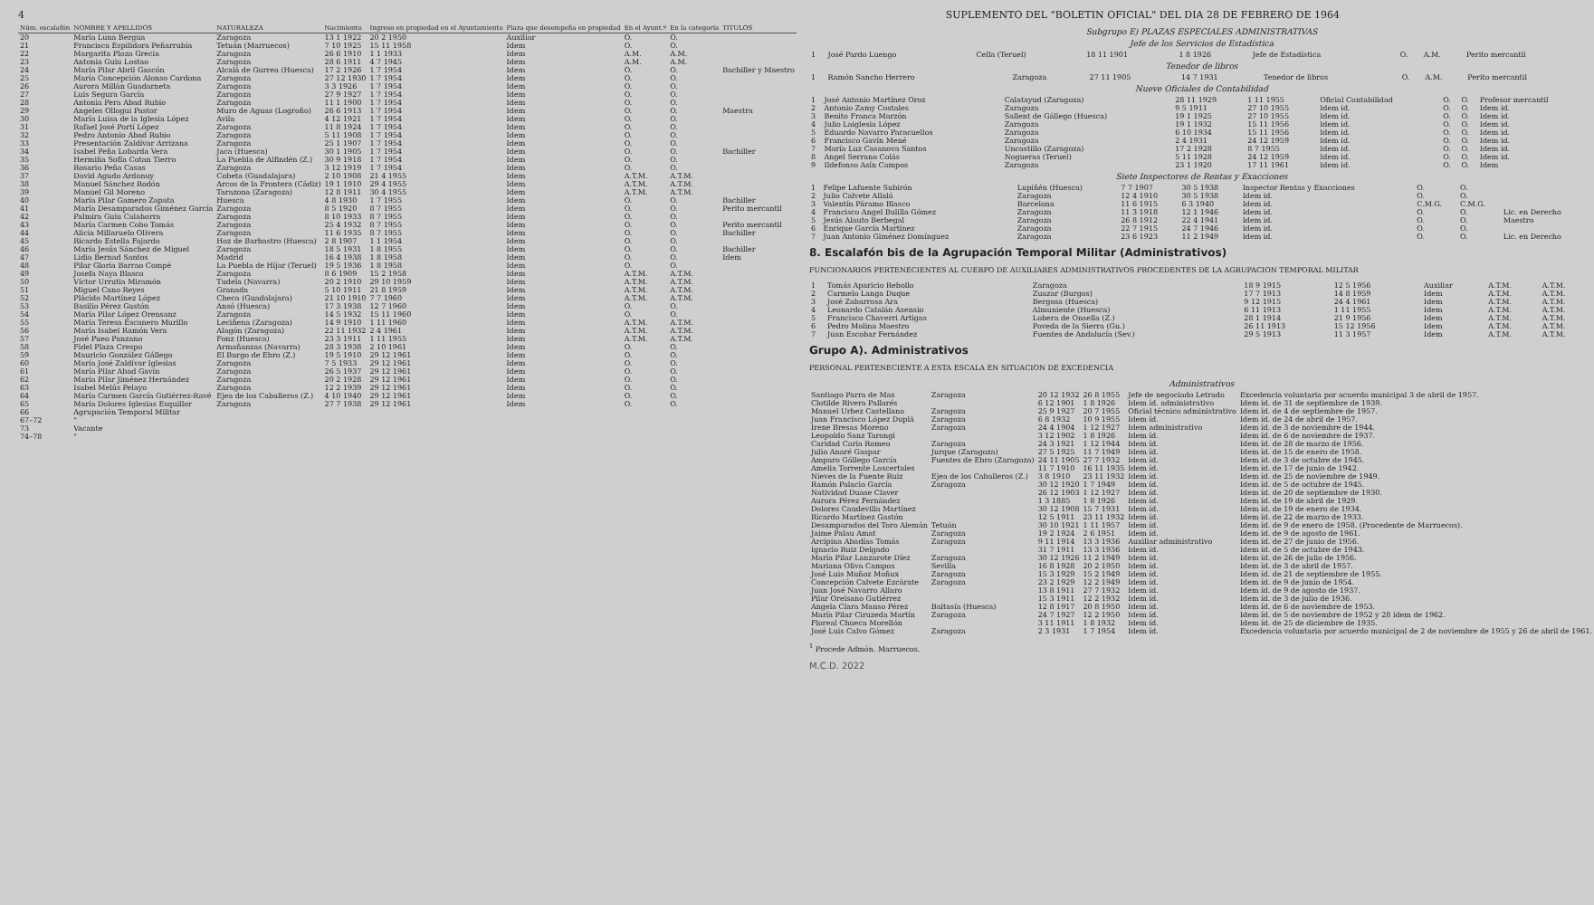4 SUPLEMENTO DEL "BOLETIN OFICIAL" DEL DIA 28 DE FEBRERO DE 1964
| Núm. escalafón | NOMBRE Y APELLIDOS | NATURALEZA | Nacimiento | Ingreso en propiedad en el Ayuntamiento | Plaza que desempeña en propiedad | En el Ayunt.º | En la categoría | TITULOS |
| --- | --- | --- | --- | --- | --- | --- | --- | --- |
| 20 | María Luna Bergua | Zaragoza | 13 1 1922 | 20 2 1950 | Auxiliar | O. | O. | |
| 21 | Francisca Espilidora Peñarrubia | Tetuán (Marruecos) | 7 10 1925 | 15 11 1958 | Idem | O. | O. | |
| 22 | Margarita Ploza Grecia | Zaragoza | 26 6 1910 | 1 1 1933 | Idem | A.M. | A.M. | |
| 23 | Antonia Guiu Lostao | Zaragoza | 28 6 1911 | 4 7 1945 | Idem | A.M. | A.M. | |
| 24 | María Pilar Abril Gascón | Alcalá de Gurrea (Huesca) | 17 2 1926 | 1 7 1954 | Idem | O. | O. | Bachiller y Maestro |
| 25 | María Concepción Alonso Cardona | Zaragoza | 27 12 1930 | 1 7 1954 | Idem | O. | O. | |
| 26 | Aurora Millán Guadarneta | Zaragoza | 3 3 1926 | 1 7 1954 | Idem | O. | O. | |
| 27 | Luis Segura García | Zaragoza | 27 9 1927 | 1 7 1954 | Idem | O. | O. | |
| 28 | Antonia Pera Abad Rubio | Zaragoza | 11 1 1900 | 1 7 1954 | Idem | O. | O. | |
| 29 | Angeles Ollogui Pastor | Muro de Aguas (Logroño) | 26 6 1913 | 1 7 1954 | Idem | O. | O. | Maestra |
| 30 | María Luisa de la Iglesia López | Avila | 4 12 1921 | 1 7 1954 | Idem | O. | O. | |
| 31 | Rafael José Portí López | Zaragoza | 11 8 1924 | 1 7 1954 | Idem | O. | O. | |
| 32 | Pedro Antonio Abad Rubio | Zaragoza | 5 11 1908 | 1 7 1954 | Idem | O. | O. | |
| 33 | Presentación Zaldívar Arrizana | Zaragoza | 25 1 1907 | 1 7 1954 | Idem | O. | O. | |
| 34 | Isabel Peña Lobarda Vera | Jaca (Huesca) | 30 1 1905 | 1 7 1954 | Idem | O. | O. | Bachiller |
| 35 | Hermilia Sofía Cotan Tierro | La Puebla de Alfindén (Z.) | 30 9 1918 | 1 7 1954 | Idem | O. | O. | |
| 36 | Rosario Peña Casas | Zaragoza | 3 12 1919 | 1 7 1954 | Idem | O. | O. | |
| 37 | David Agudo Ardanuy | Cobeta (Guadalajara) | 2 10 1908 | 21 4 1955 | Idem | A.T.M. | A.T.M. | |
| 38 | Manuel Sánchez Rodón | Arcos de la Frontera (Cádiz) | 19 1 1910 | 29 4 1955 | Idem | A.T.M. | A.T.M. | |
| 39 | Manuel Gil Moreno | Tarazona (Zaragoza) | 12 8 1911 | 30 4 1955 | Idem | A.T.M. | A.T.M. | |
| 40 | María Pilar Gamero Zapata | Huesca | 4 8 1930 | 1 7 1955 | Idem | O. | O. | Bachiller |
| 41 | María Desamparados Giménez García | Zaragoza | 8 5 1920 | 8 7 1955 | Idem | O. | O. | Perito mercantil |
| 42 | Palmira Guiu Calahorra | Zaragoza | 8 10 1933 | 8 7 1955 | Idem | O. | O. | |
| 43 | María Carmen Cobo Tomás | Zaragoza | 25 4 1932 | 8 7 1955 | Idem | O. | O. | Perito mercantil |
| 44 | Alicia Millaruelo Olivera | Zaragoza | 11 6 1935 | 8 7 1955 | Idem | O. | O. | Bachiller |
| 45 | Ricardo Estella Fajardo | Hoz de Barbastro (Huesca) | 2 8 1907 | 1 1 1954 | Idem | O. | O. | |
| 46 | María Jesús Sánchez de Miguel | Zaragoza | 18 5 1931 | 1 8 1955 | Idem | O. | O. | Bachiller |
| 47 | Lidia Bernad Santos | Madrid | 16 4 1938 | 1 8 1958 | Idem | O. | O. | Idem |
| 48 | Pilar Gloria Barrao Compé | La Puebla de Híjar (Teruel) | 19 5 1936 | 1 8 1958 | Idem | O. | O. | |
| 49 | Josefa Naya Blasco | Zaragoza | 8 6 1909 | 15 2 1958 | Idem | A.T.M. | A.T.M. | |
| 50 | Víctor Urrutia Miramón | Tudela (Navarra) | 20 2 1910 | 29 10 1959 | Idem | A.T.M. | A.T.M. | |
| 51 | Miguel Cano Reyes | Granada | 5 10 1911 | 21 8 1959 | Idem | A.T.M. | A.T.M. | |
| 52 | Plácido Martínez López | Checa (Guadalajara) | 21 10 1910 | 7 7 1960 | Idem | A.T.M. | A.T.M. | |
| 53 | Basilio Pérez Gastón | Ansó (Huesca) | 17 3 1938 | 12 7 1960 | Idem | O. | O. | |
| 54 | María Pilar López Orensanz | Zaragoza | 14 5 1932 | 15 11 1960 | Idem | O. | O. | |
| 55 | María Teresa Escanero Murillo | Leciñena (Zaragoza) | 14 9 1910 | 1 11 1960 | Idem | A.T.M. | A.T.M. | |
| 56 | María Isabel Ramón Vera | Alagón (Zaragoza) | 22 11 1932 | 2 4 1961 | Idem | A.T.M. | A.T.M. | |
| 57 | José Pueo Panzano | Fonz (Huesca) | 23 3 1911 | 1 11 1955 | Idem | A.T.M. | A.T.M. | |
| 58 | Fidel Plaza Crespo | Armañanzas (Navarra) | 28 3 1938 | 2 10 1961 | Idem | O. | O. | |
| 59 | Mauricio González Gállego | El Burgo de Ebro (Z.) | 19 5 1910 | 29 12 1961 | Idem | O. | O. | |
| 60 | María José Zaldívar Iglesias | Zaragoza | 7 5 1933 | 29 12 1961 | Idem | O. | O. | |
| 61 | María Pilar Abad Gavín | Zaragoza | 26 5 1937 | 29 12 1961 | Idem | O. | O. | |
| 62 | María Pilar Jiménez Hernández | Zaragoza | 20 2 1928 | 29 12 1961 | Idem | O. | O. | |
| 63 | Isabel Melús Pelayo | Zaragoza | 12 2 1939 | 29 12 1961 | Idem | O. | O. | |
| 64 | María Carmen García Gutiérrez-Ravé | Ejea de los Caballeros (Z.) | 4 10 1940 | 29 12 1961 | Idem | O. | O. | |
| 65 | María Dolores Iglesias Esquillor | Zaragoza | 27 7 1938 | 29 12 1961 | Idem | O. | O. | |
| 66 | Agrupación Temporal Militar | | | | | | | |
| 67–72 | " | | | | | | | |
| 73 | Vacante | | | | | | | |
| 74–78 | " | | | | | | | |
Subgrupo E) PLAZAS ESPECIALES ADMINISTRATIVAS
Jefe de los Servicios de Estadística
| 1 | José Pardo Luengo | Cella (Teruel) | 18 11 1901 | 1 8 1926 | Jefe de Estadística | O. | A.M. | Perito mercantil |
Tenedor de libros
| 1 | Ramón Sancho Herrero | Zaragoza | 27 11 1905 | 14 7 1931 | Tenedor de libros | O. | A.M. | Perito mercantil |
Nueve Oficiales de Contabilidad
| 1 | José Antonio Martínez Oroz | Calatayud (Zaragoza) | 28 11 1929 | 1 11 1955 | Oficial Contabilidad | O. | O. | Profesor mercantil |
| 2 | Antonio Zamy Costales | Zaragoza | 9 5 1911 | 27 10 1955 | Idem id. | O. | O. | Idem id. |
| 3 | Benito Franca Marzón | Sallent de Gállego (Huesca) | 19 1 1925 | 27 10 1955 | Idem id. | O. | O. | Idem id. |
| 4 | Julio Laiglesia López | Zaragoza | 19 1 1932 | 15 11 1956 | Idem id. | O. | O. | Idem id. |
| 5 | Eduardo Navarro Paracuellos | Zaragoza | 6 10 1934 | 15 11 1956 | Idem id. | O. | O. | Idem id. |
| 6 | Francisco Gavín Mené | Zaragoza | 2 4 1931 | 24 12 1959 | Idem id. | O. | O. | Idem id. |
| 7 | María Luz Casanova Santos | Uncastillo (Zaragoza) | 17 2 1928 | 8 7 1955 | Idem id. | O. | O. | Idem id. |
| 8 | Angel Serrano Colás | Nogueras (Teruel) | 5 11 1928 | 24 12 1959 | Idem id. | O. | O. | Idem id. |
| 9 | Ildefonso Asín Campos | Zaragoza | 23 1 1920 | 17 11 1961 | Idem id. | O. | O. | Idem |
Siete Inspectores de Rentas y Exacciones
| 1 | Felipe Lafuente Subirón | Lupiñén (Huesca) | 7 7 1907 | 30 5 1938 | Inspector Rentas y Exacciones | O. | O. | |
| 2 | Julio Calvete Allalá | Zaragoza | 12 4 1910 | 30 5 1938 | Idem id. | O. | O. | |
| 3 | Valentín Páramo Blasco | Barcelona | 11 6 1915 | 6 3 1940 | Idem id. | C.M.G. | C.M.G. | |
| 4 | Francisco Angel Bulilla Gómez | Zaragoza | 11 3 1918 | 12 1 1946 | Idem id. | O. | O. | Lic. en Derecho |
| 5 | Jesús Alauto Berbegal | Zaragoza | 26 8 1912 | 22 4 1941 | Idem id. | O. | O. | Maestro |
| 6 | Enrique García Martínez | Zaragoza | 22 7 1915 | 24 7 1946 | Idem id. | O. | O. | |
| 7 | Juan Antonio Giménez Domínguez | Zaragoza | 23 6 1923 | 11 2 1949 | Idem id. | O. | O. | Lic. en Derecho |
8. Escalafón bis de la Agrupación Temporal Militar (Administrativos)
FUNCIONARIOS PERTENECIENTES AL CUERPO DE AUXILIARES ADMINISTRATIVOS PROCEDENTES DE LA AGRUPACION TEMPORAL MILITAR
| 1 | Tomás Aparicio Rebollo | Zaragoza | 18 9 1915 | 12 5 1956 | Auxiliar | A.T.M. | A.T.M. |
| 2 | Carmelo Langa Duque | Zuazar (Burgos) | 17 7 1913 | 14 8 1959 | Idem | A.T.M. | A.T.M. |
| 3 | José Zabarrosa Ara | Bergosa (Huesca) | 9 12 1915 | 24 4 1961 | Idem | A.T.M. | A.T.M. |
| 4 | Leonardo Catalán Asensio | Almuniente (Huesca) | 6 11 1913 | 1 11 1955 | Idem | A.T.M. | A.T.M. |
| 5 | Francisco Chaverri Artigas | Lobera de Onsella (Z.) | 28 1 1914 | 21 9 1956 | Idem | A.T.M. | A.T.M. |
| 6 | Pedro Molina Maestro | Poveda de la Sierra (Gu.) | 26 11 1913 | 15 12 1956 | Idem | A.T.M. | A.T.M. |
| 7 | Juan Escobar Fernández | Fuentes de Andalucía (Sev.) | 29 5 1913 | 11 3 1957 | Idem | A.T.M. | A.T.M. |
Grupo A). Administrativos
PERSONAL PERTENECIENTE A ESTA ESCALA EN SITUACION DE EXCEDENCIA
Administrativos
| Santiago Parra de Mas | Zaragoza | 20 12 1932 | 26 8 1955 | Jefe de negociado Letrado | Excedencia voluntaria por acuerdo municipal 3 de abril de 1957. |
| Clotilde Rivera Pallarés | | 6 12 1901 | 1 8 1926 | Idem íd. administrativo | Idem íd. de 31 de septiembre de 1939. |
| Manuel Urbez Castellano | Zaragoza | 25 9 1927 | 20 7 1955 | Oficial técnico administrativo | Idem íd. de 4 de septiembre de 1957. |
| Juan Francisco López Duplá | Zaragoza | 6 8 1932 | 10 9 1955 | Idem íd. | Idem íd. de 24 de abril de 1957. |
| Irene Bresas Moreno | Zaragoza | 24 4 1904 | 1 12 1927 | Idem administrativo | Idem íd. de 3 de noviembre de 1944. |
| Leopoldo Sanz Tarongi | | 3 12 1902 | 1 8 1926 | Idem íd. | Idem íd. de 6 de noviembre de 1937. |
| Caridad Caria Romeo | Zaragoza | 24 3 1921 | 1 12 1944 | Idem íd. | Idem íd. de 28 de marzo de 1956. |
| Julio Anaré Gaspar | Jurque (Zaragoza) | 27 5 1925 | 11 7 1949 | Idem íd. | Idem íd. de 15 de enero de 1958. |
| Amparo Gállego García | Fuentes de Ebro (Zaragoza) | 24 11 1905 | 27 7 1932 | Idem íd. | Idem íd. de 3 de octubre de 1945. |
| Amelia Torrente Loscertales | | 11 7 1910 | 16 11 1935 | Idem íd. | Idem íd. de 17 de junio de 1942. |
| Nieves de la Fuente Ruiz | Ejea de los Caballeros (Z.) | 3 8 1910 | 23 11 1932 | Idem íd. | Idem íd. de 25 de noviembre de 1949. |
| Ramón Palacio García | Zaragoza | 30 12 1920 | 1 7 1949 | Idem íd. | Idem íd. de 5 de octubre de 1945. |
| Natividad Duase Claver | | 26 12 1903 | 1 12 1927 | Idem íd. | Idem íd. de 20 de septiembre de 1930. |
| Aurora Pérez Fernández | | 1 3 1885 | 1 8 1926 | Idem íd. | Idem íd. de 19 de abril de 1929. |
| Dolores Caudevilla Martínez | | 30 12 1908 | 15 7 1931 | Idem íd. | Idem íd. de 19 de enero de 1934. |
| Ricardo Martínez Gastón | | 12 5 1911 | 23 11 1932 | Idem íd. | Idem íd. de 22 de marzo de 1933. |
| Desamparados del Toro Alemán | Tetuán | 30 10 1921 | 1 11 1957 | Idem íd. | Idem íd. de 9 de enero de 1958. (Procedente de Marruecos). |
| Jaime Palau Amat | Zaragoza | 19 2 1924 | 2 6 1951 | Idem íd. | Idem íd. de 9 de agosto de 1961. |
| Arcipina Abadías Tomás | Zaragoza | 9 11 1914 | 13 3 1936 | Auxiliar administrativo | Idem íd. de 27 de junio de 1956. |
| Ignacio Ruiz Delgado | | 31 7 1911 | 13 3 1936 | Idem íd. | Idem íd. de 5 de octubre de 1943. |
| María Pilar Lanzarote Díez | Zaragoza | 30 12 1926 | 11 2 1949 | Idem íd. | Idem íd. de 26 de julio de 1956. |
| Mariana Oliva Campos | Sevilla | 16 8 1928 | 20 2 1950 | Idem íd. | Idem íd. de 3 de abril de 1957. |
| José Luis Muñoz Moñux | Zaragoza | 15 3 1929 | 15 2 1949 | Idem íd. | Idem íd. de 21 de septiembre de 1955. |
| Concepción Calvete Ezcárate | Zaragoza | 23 2 1929 | 12 2 1949 | Idem íd. | Idem íd. de 9 de junio de 1954. |
| Juan José Navarro Allaro | | 13 8 1911 | 27 7 1932 | Idem íd. | Idem íd. de 9 de agosto de 1937. |
| Pilar Oreisano Gutiérrez | | 15 3 1911 | 12 2 1932 | Idem íd. | Idem íd. de 3 de julio de 1936. |
| Angela Clara Manso Pérez | Baltasía (Huesca) | 12 8 1917 | 20 8 1950 | Idem íd. | Idem íd. de 6 de noviembre de 1953. |
| María Pilar Ciruzeda Martín | Zaragoza | 24 7 1927 | 12 2 1950 | Idem íd. | Idem íd. de 5 de noviembre de 1952 y 28 ídem de 1962. |
| Floreal Chueca Morellón | | 3 11 1911 | 1 8 1932 | Idem íd. | Idem íd. de 25 de diciembre de 1935. |
| José Luis Calvo Gómez | Zaragoza | 2 3 1931 | 1 7 1954 | Idem íd. | Excedencia voluntaria por acuerdo municipal de 2 de noviembre de 1955 y 26 de abril de 1961. |
<sup>1</sup> Procede Admón. Marruecos.
M.C.D. 2022